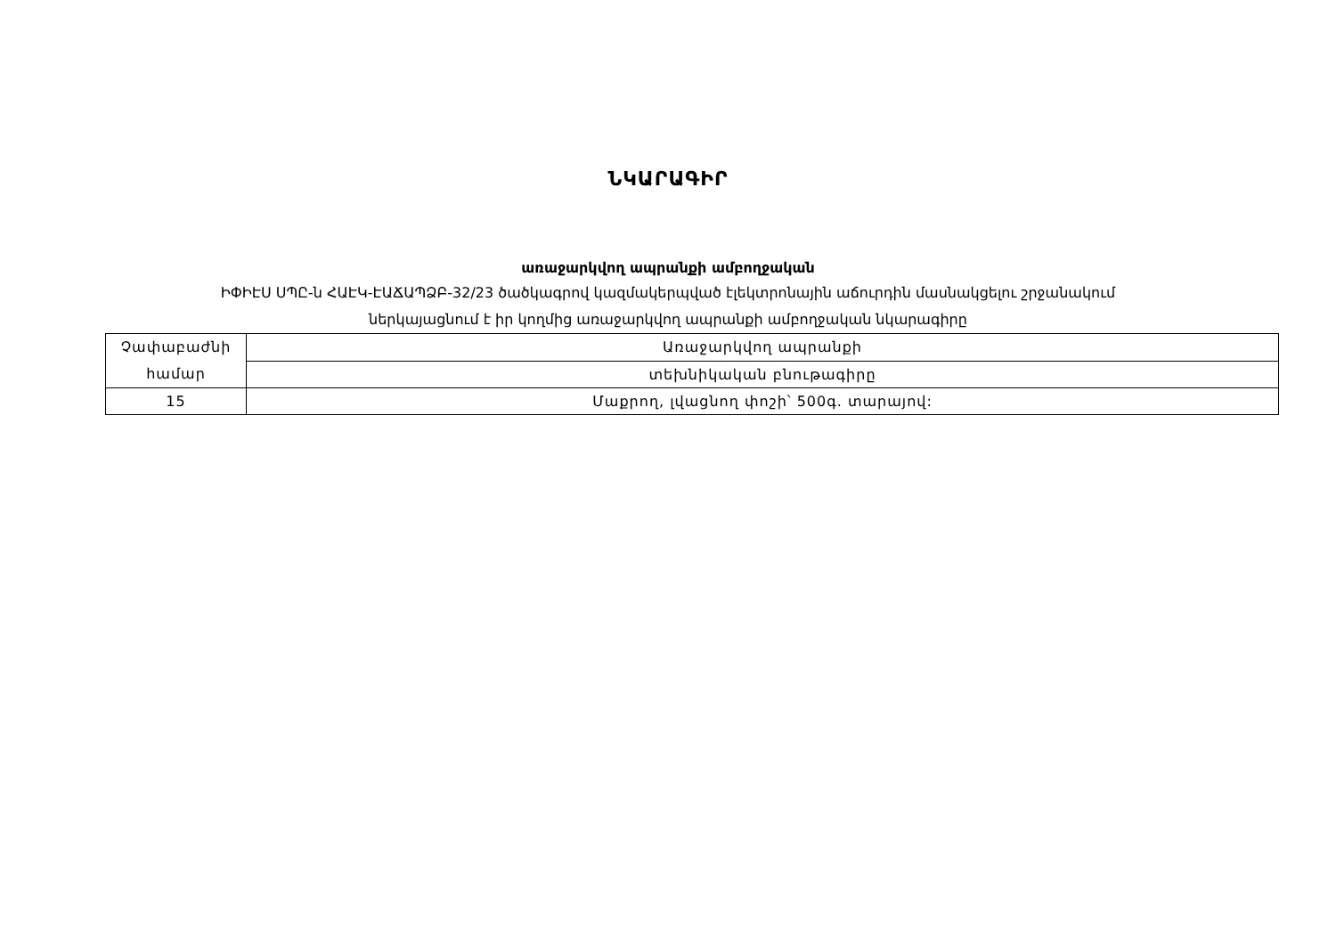ՆԿԱՐԱԳԻՐ
առաջարկվող ապրանքի ամբողջական
ԻՓԻԷՍ ՍՊԸ-ն ՀԱԷԿ-ԷԱՃԱՊՁԲ-32/23 ծածկագրով կազմակերպված էլեկտրոնային աճուրդին մասնակցելու շրջանակում
ներկայացնում է իր կողմից առաջարկվող ապրանքի ամբողջական նկարագիրը
| Չափաբաժնի համար | Առաջարկվող ապրանքի |
| | տեխնիկական բնութագիրը |
| 15 | Մաքրող, լվացնող փոշի՝ 500գ. տարայով: |